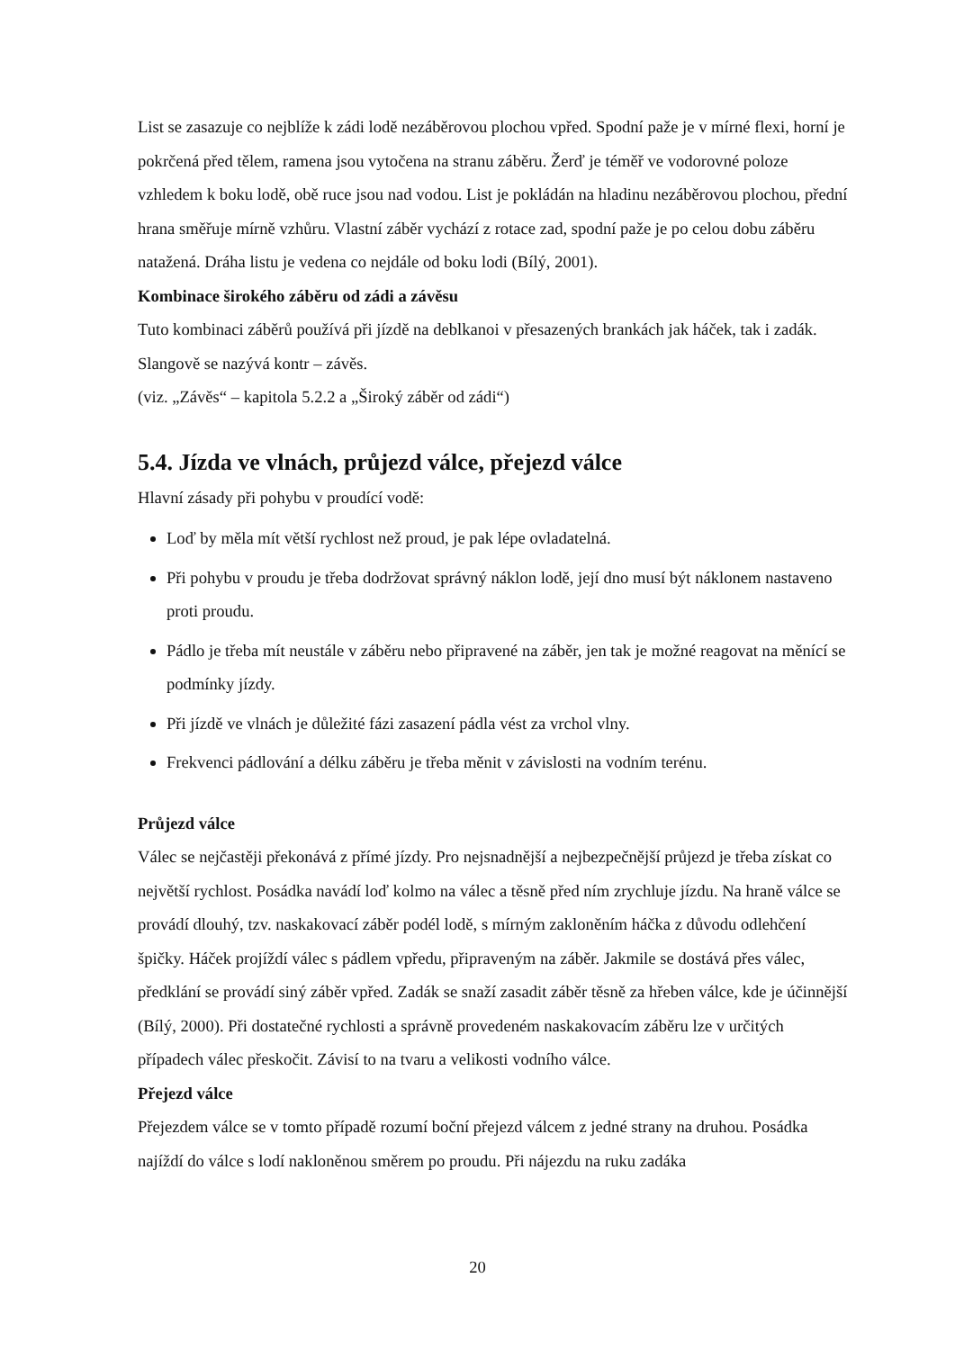List se zasazuje co nejblíže k zádi lodě nezáběrovou plochou vpřed. Spodní paže je v mírné flexi, horní je pokrčená před tělem, ramena jsou vytočena na stranu záběru. Žerď je téměř ve vodorovné poloze vzhledem k boku lodě, obě ruce jsou nad vodou. List je pokládán na hladinu nezáběrovou plochou, přední hrana směřuje mírně vzhůru. Vlastní záběr vychází z rotace zad, spodní paže je po celou dobu záběru natažená. Dráha listu je vedena co nejdále od boku lodi (Bílý, 2001).
Kombinace širokého záběru od zádi a závěsu
Tuto kombinaci záběrů používá při jízdě na deblkanoi v přesazených brankách jak háček, tak i zadák. Slangově se nazývá kontr – závěs.
(viz. „Závěs“ – kapitola 5.2.2 a „Široký záběr od zádi“)
5.4. Jízda ve vlnách, průjezd válce, přejezd válce
Hlavní zásady při pohybu v proudící vodě:
Loď by měla mít větší rychlost než proud, je pak lépe ovladatelná.
Při pohybu v proudu je třeba dodržovat správný náklon lodě, její dno musí být náklonem nastaveno proti proudu.
Pádlo je třeba mít neustále v záběru nebo připravené na záběr, jen tak je možné reagovat na měnící se podmínky jízdy.
Při jízdě ve vlnách je důležité fázi zasazení pádla vést za vrchol vlny.
Frekvenci pádlování a délku záběru je třeba měnit v závislosti na vodním terénu.
Průjezd válce
Válec se nejčastěji překonává z přímé jízdy. Pro nejsnadnější a nejbezpečnější průjezd je třeba získat co největší rychlost. Posádka navádí loď kolmo na válec a těsně před ním zrychluje jízdu. Na hraně válce se provádí dlouhý, tzv. naskakovací záběr podél lodě, s mírným zakloněním háčka z důvodu odlehčení špičky. Háček projíždí válec s pádlem vpředu, připraveným na záběr. Jakmile se dostává přes válec, předklání se provádí siný záběr vpřed. Zadák se snaží zasadit záběr těsně za hřeben válce, kde je účinnější (Bílý, 2000). Při dostatečné rychlosti a správně provedeném naskakovacím záběru lze v určitých případech válec přeskočit. Závisí to na tvaru a velikosti vodního válce.
Přejezd válce
Přejezdem válce se v tomto případě rozumí boční přejezd válcem z jedné strany na druhou. Posádka najíždí do válce s lodí nakloněnou směrem po proudu. Při nájezdu na ruku zadáka
20